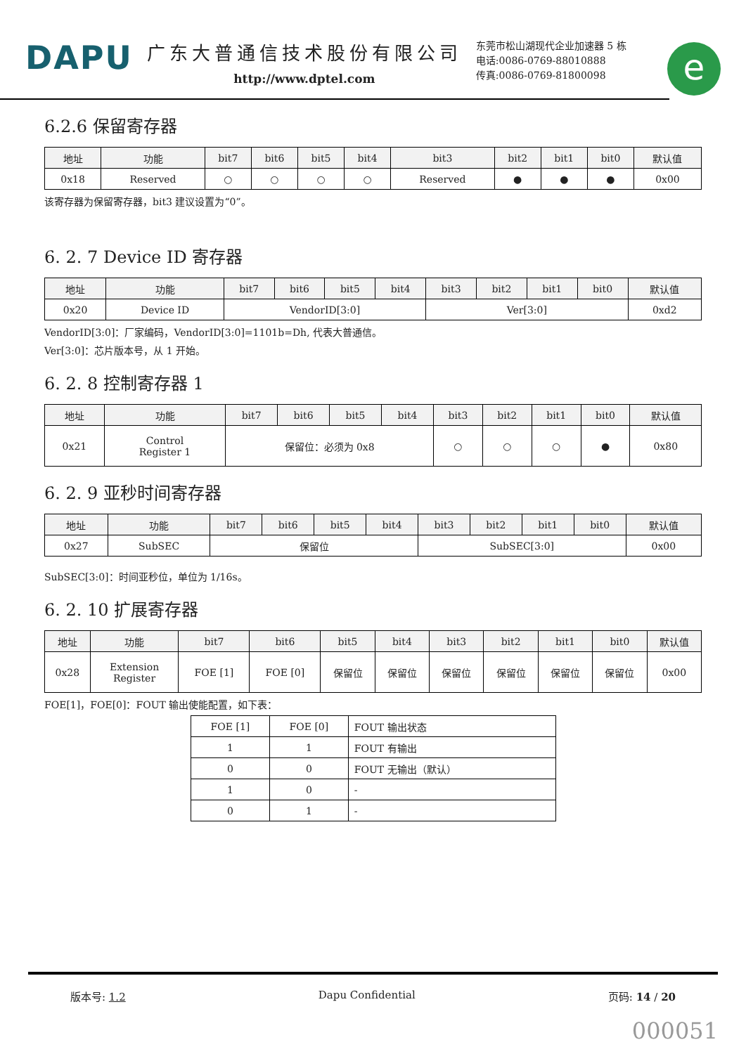DAPU
广东大普通信技术股份有限公司
http://www.dptel.com
东莞市松山湖现代企业加速器 5 栋
电话:0086-0769-88010888
传真:0086-0769-81800098
e
6.2.6 保留寄存器
| 地址 | 功能 | bit7 | bit6 | bit5 | bit4 | bit3 | bit2 | bit1 | bit0 | 默认值 |
| --- | --- | --- | --- | --- | --- | --- | --- | --- | --- | --- |
| 0x18 | Reserved | ○ | ○ | ○ | ○ | Reserved | ● | ● | ● | 0x00 |
该寄存器为保留寄存器，bit3 建议设置为“0”。
6. 2. 7 Device ID 寄存器
| 地址 | 功能 | bit7 | bit6 | bit5 | bit4 | bit3 | bit2 | bit1 | bit0 | 默认值 |
| --- | --- | --- | --- | --- | --- | --- | --- | --- | --- | --- |
| 0x20 | Device ID | VendorID[3:0] | | | | Ver[3:0] | | | | 0xd2 |
VendorID[3:0]：厂家编码，VendorID[3:0]=1101b=Dh, 代表大普通信。
Ver[3:0]：芯片版本号，从 1 开始。
6. 2. 8 控制寄存器 1
| 地址 | 功能 | bit7 | bit6 | bit5 | bit4 | bit3 | bit2 | bit1 | bit0 | 默认值 |
| --- | --- | --- | --- | --- | --- | --- | --- | --- | --- | --- |
| 0x21 | Control Register 1 | 保留位：必须为 0x8 | | | | ○ | ○ | ○ | ● | 0x80 |
6. 2. 9 亚秒时间寄存器
| 地址 | 功能 | bit7 | bit6 | bit5 | bit4 | bit3 | bit2 | bit1 | bit0 | 默认值 |
| --- | --- | --- | --- | --- | --- | --- | --- | --- | --- | --- |
| 0x27 | SubSEC | 保留位 | | | | SubSEC[3:0] | | | | 0x00 |
SubSEC[3:0]：时间亚秒位，单位为 1/16s。
6. 2. 10 扩展寄存器
| 地址 | 功能 | bit7 | bit6 | bit5 | bit4 | bit3 | bit2 | bit1 | bit0 | 默认值 |
| --- | --- | --- | --- | --- | --- | --- | --- | --- | --- | --- |
| 0x28 | Extension Register | FOE [1] | FOE [0] | 保留位 | 保留位 | 保留位 | 保留位 | 保留位 | 保留位 | 0x00 |
FOE[1]，FOE[0]：FOUT 输出使能配置，如下表：
| FOE [1] | FOE [0] | FOUT 输出状态 |
| 1 | 1 | FOUT 有输出 |
| 0 | 0 | FOUT 无输出（默认） |
| 1 | 0 | - |
| 0 | 1 | - |
版本号: 1.2 Dapu Confidential 页码: 14 / 20
000051